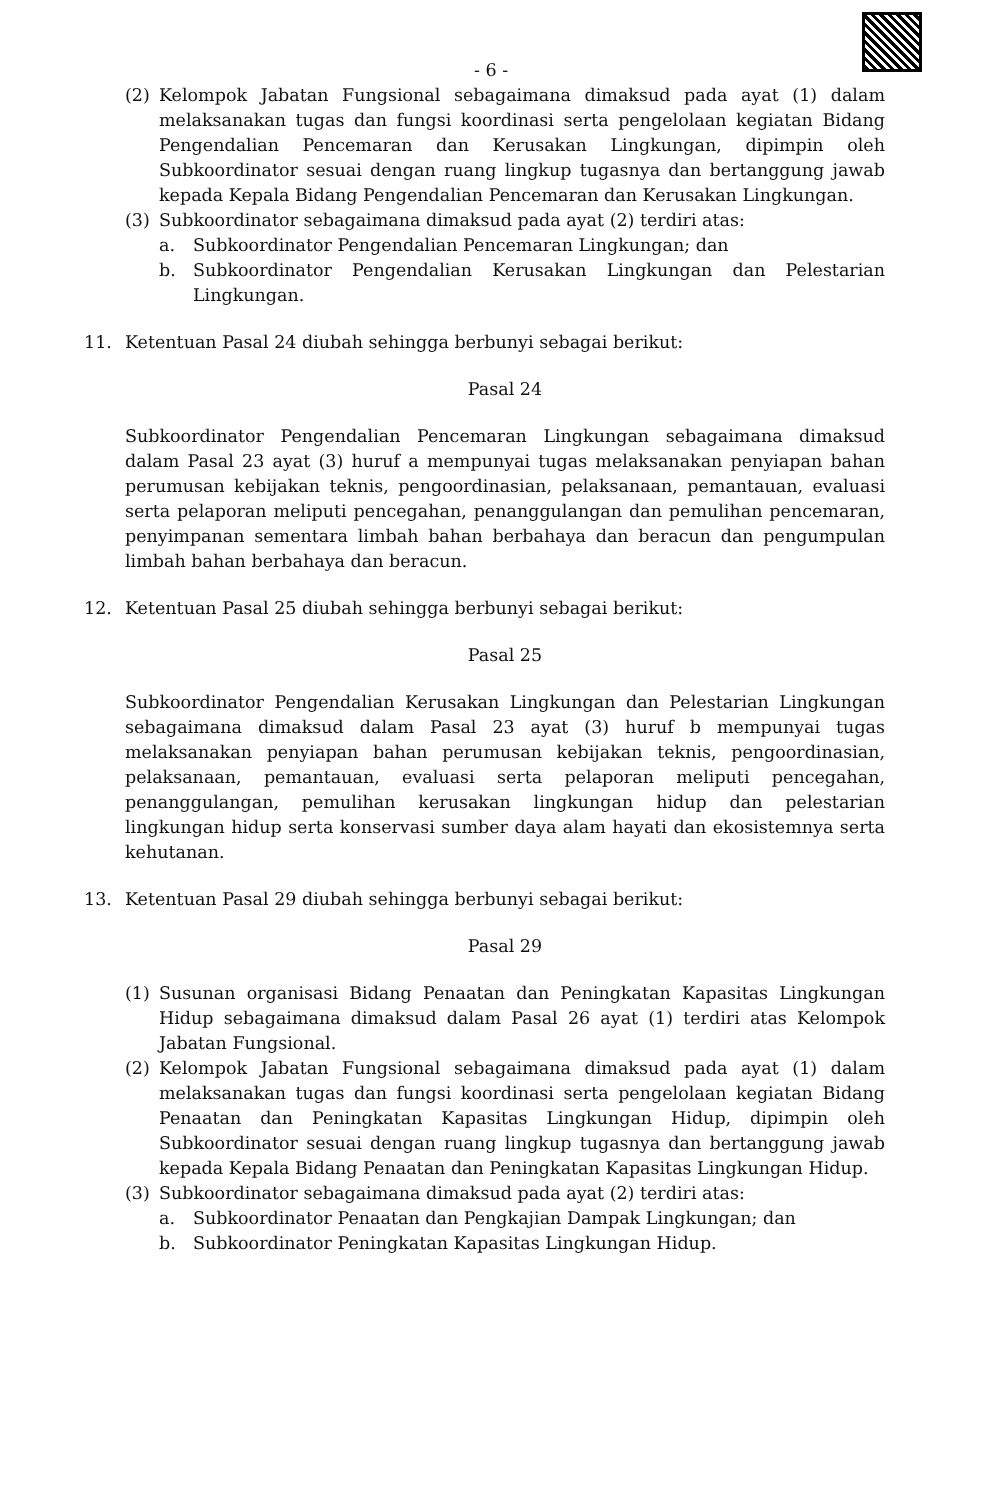- 6 -
(2) Kelompok Jabatan Fungsional sebagaimana dimaksud pada ayat (1) dalam melaksanakan tugas dan fungsi koordinasi serta pengelolaan kegiatan Bidang Pengendalian Pencemaran dan Kerusakan Lingkungan, dipimpin oleh Subkoordinator sesuai dengan ruang lingkup tugasnya dan bertanggung jawab kepada Kepala Bidang Pengendalian Pencemaran dan Kerusakan Lingkungan.
(3) Subkoordinator sebagaimana dimaksud pada ayat (2) terdiri atas:
a. Subkoordinator Pengendalian Pencemaran Lingkungan; dan
b. Subkoordinator Pengendalian Kerusakan Lingkungan dan Pelestarian Lingkungan.
11. Ketentuan Pasal 24 diubah sehingga berbunyi sebagai berikut:
Pasal 24
Subkoordinator Pengendalian Pencemaran Lingkungan sebagaimana dimaksud dalam Pasal 23 ayat (3) huruf a mempunyai tugas melaksanakan penyiapan bahan perumusan kebijakan teknis, pengoordinasian, pelaksanaan, pemantauan, evaluasi serta pelaporan meliputi pencegahan, penanggulangan dan pemulihan pencemaran, penyimpanan sementara limbah bahan berbahaya dan beracun dan pengumpulan limbah bahan berbahaya dan beracun.
12. Ketentuan Pasal 25 diubah sehingga berbunyi sebagai berikut:
Pasal 25
Subkoordinator Pengendalian Kerusakan Lingkungan dan Pelestarian Lingkungan sebagaimana dimaksud dalam Pasal 23 ayat (3) huruf b mempunyai tugas melaksanakan penyiapan bahan perumusan kebijakan teknis, pengoordinasian, pelaksanaan, pemantauan, evaluasi serta pelaporan meliputi pencegahan, penanggulangan, pemulihan kerusakan lingkungan hidup dan pelestarian lingkungan hidup serta konservasi sumber daya alam hayati dan ekosistemnya serta kehutanan.
13. Ketentuan Pasal 29 diubah sehingga berbunyi sebagai berikut:
Pasal 29
(1) Susunan organisasi Bidang Penaatan dan Peningkatan Kapasitas Lingkungan Hidup sebagaimana dimaksud dalam Pasal 26 ayat (1) terdiri atas Kelompok Jabatan Fungsional.
(2) Kelompok Jabatan Fungsional sebagaimana dimaksud pada ayat (1) dalam melaksanakan tugas dan fungsi koordinasi serta pengelolaan kegiatan Bidang Penaatan dan Peningkatan Kapasitas Lingkungan Hidup, dipimpin oleh Subkoordinator sesuai dengan ruang lingkup tugasnya dan bertanggung jawab kepada Kepala Bidang Penaatan dan Peningkatan Kapasitas Lingkungan Hidup.
(3) Subkoordinator sebagaimana dimaksud pada ayat (2) terdiri atas:
a. Subkoordinator Penaatan dan Pengkajian Dampak Lingkungan; dan
b. Subkoordinator Peningkatan Kapasitas Lingkungan Hidup.